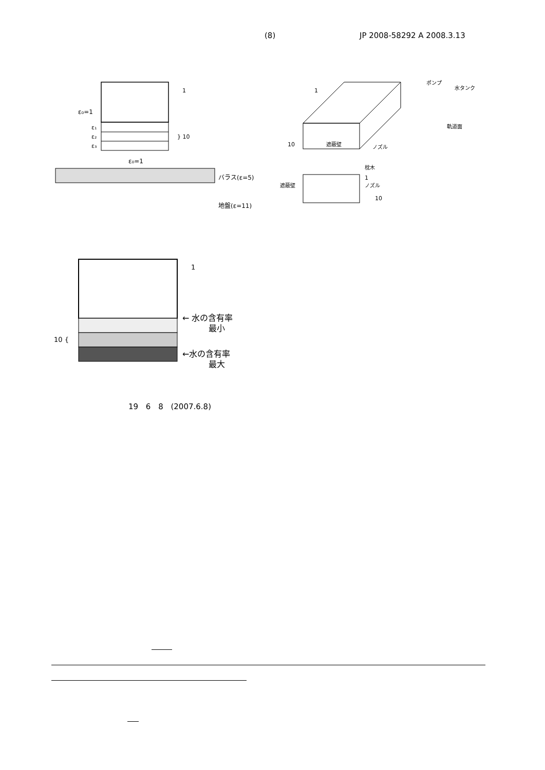(8) JP 2008-58292 A 2008.3.13
1
ε₀=1
ε₁
ε₂
ε₃
} 10
ε₀=1
バラス(ε=5)
地盤(ε=11)
1
ポンプ
水タンク
軌道面
10
遮蔽壁
ノズル
枕木
1
遮蔽壁
ノズル
10
1
10 {
← 水の含有率
最小
←水の含有率
最大
19 6 8 (2007.6.8)